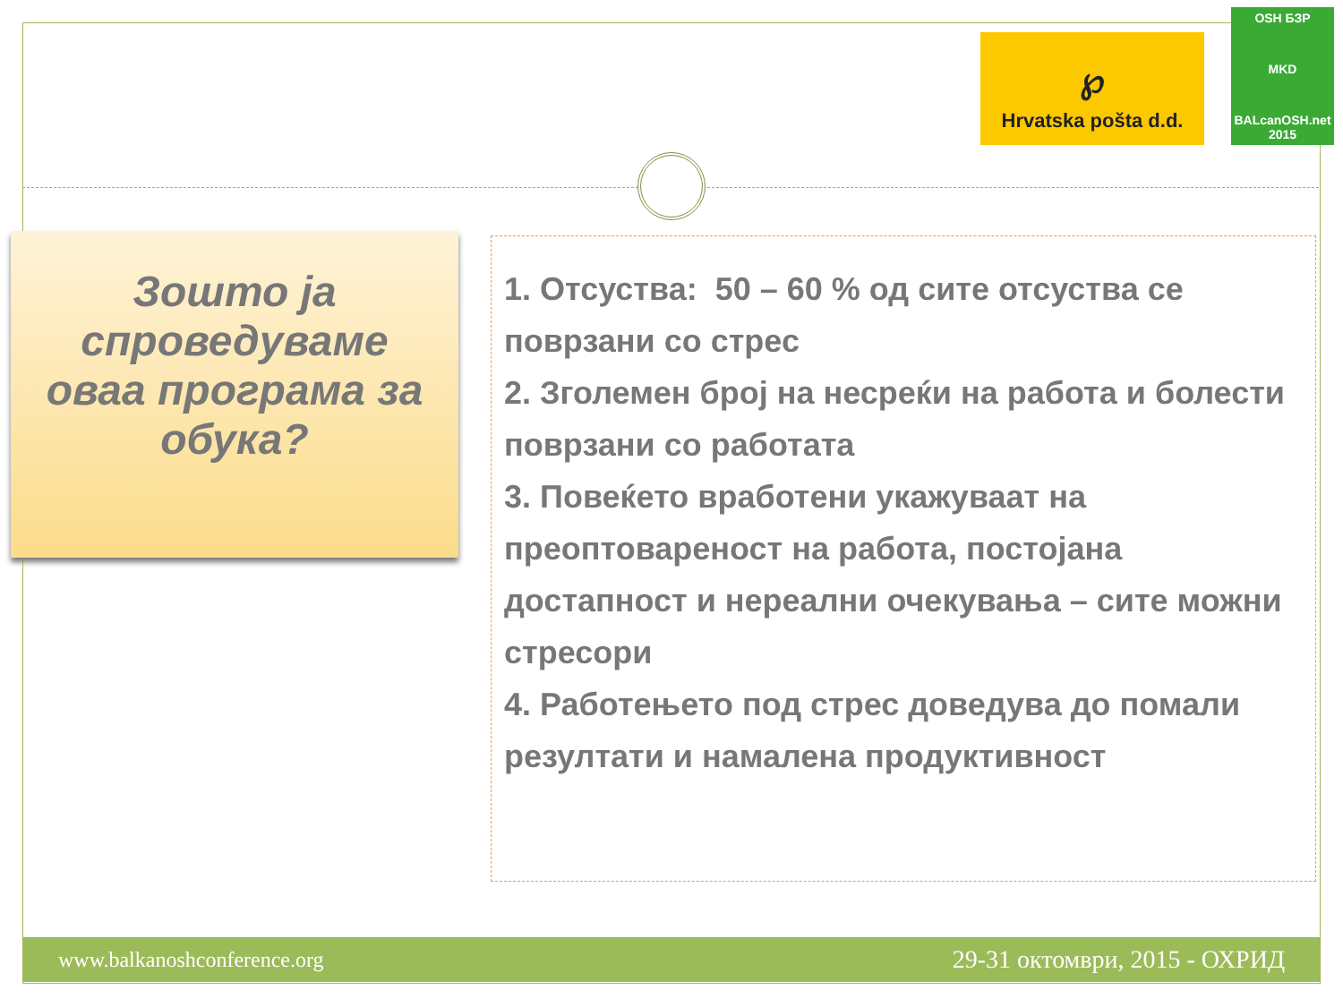℘
Hrvatska pošta d.d.
OSH БЗР
MKD
BALcanOSH.net 2015
Зошто ја спроведуваме оваа програма за обука?
1. Отсуства: 50 – 60 % од сите отсуства се поврзани со стрес
2. Зголемен број на несреќи на работа и болести поврзани со работата
3. Повеќето вработени укажуваат на преоптовареност на работа, постојана достапност и нереални очекувања – сите можни стресори
4. Работењето под стрес доведува до помали резултати и намалена продуктивност
www.balkanoshconference.org 29-31 октомври, 2015 - ОХРИД